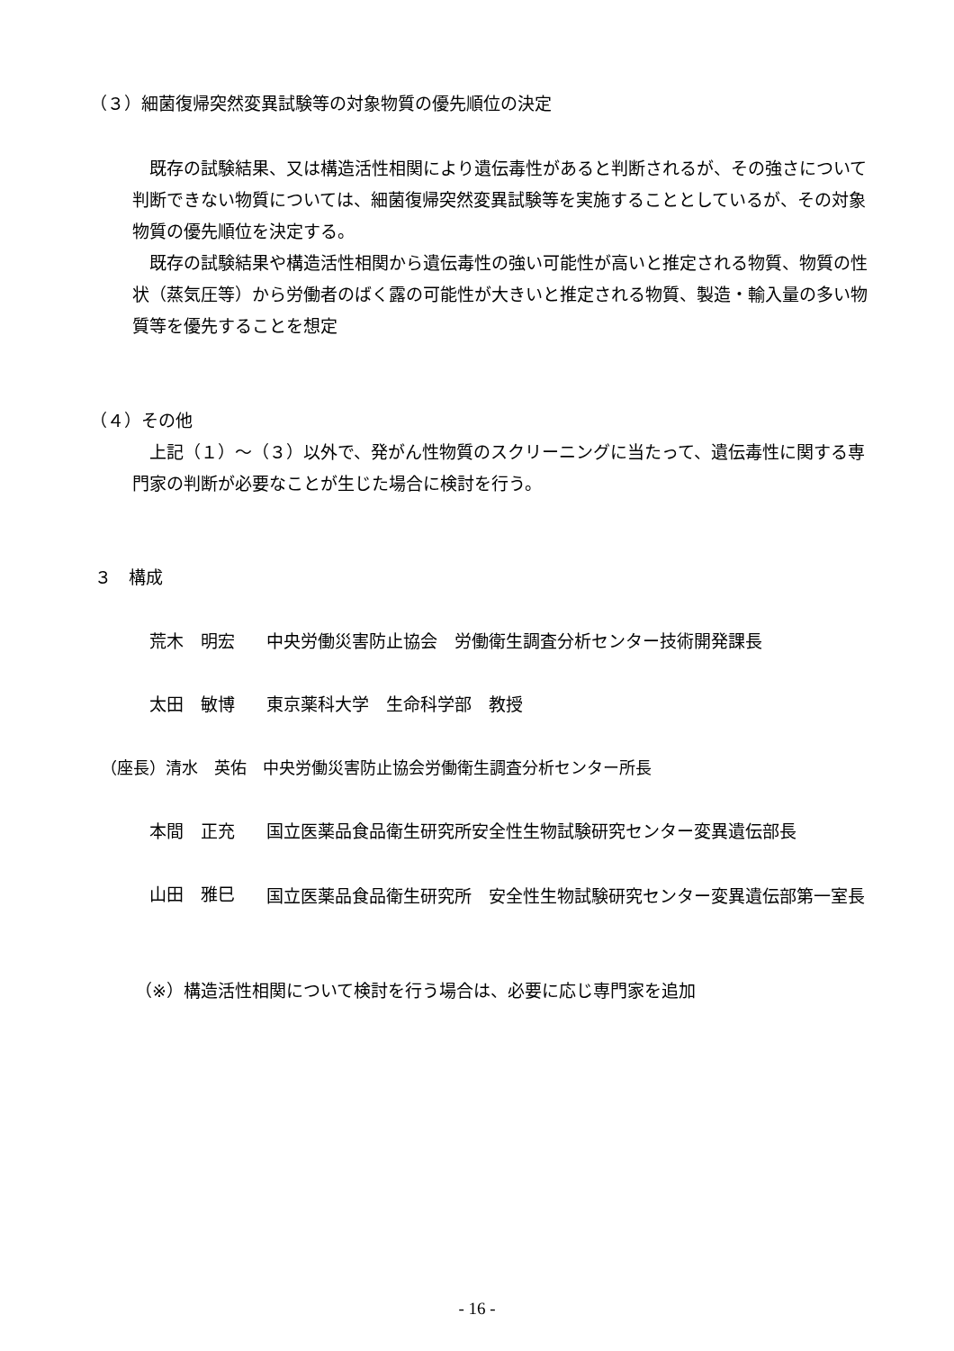（３）細菌復帰突然変異試験等の対象物質の優先順位の決定
　既存の試験結果、又は構造活性相関により遺伝毒性があると判断されるが、その強さについて判断できない物質については、細菌復帰突然変異試験等を実施することとしているが、その対象物質の優先順位を決定する。
　既存の試験結果や構造活性相関から遺伝毒性の強い可能性が高いと推定される物質、物質の性状（蒸気圧等）から労働者のばく露の可能性が大きいと推定される物質、製造・輸入量の多い物質等を優先することを想定
（４）その他
　上記（１）～（３）以外で、発がん性物質のスクリーニングに当たって、遺伝毒性に関する専門家の判断が必要なことが生じた場合に検討を行う。
３　構成
荒木　明宏 中央労働災害防止協会　労働衛生調査分析センター技術開発課長
太田　敏博 東京薬科大学　生命科学部　教授
（座長）清水　英佑　中央労働災害防止協会労働衛生調査分析センター所長
本間　正充 国立医薬品食品衛生研究所安全性生物試験研究センター変異遺伝部長
山田　雅巳 国立医薬品食品衛生研究所　安全性生物試験研究センター変異遺伝部第一室長
（※）構造活性相関について検討を行う場合は、必要に応じ専門家を追加
- 16 -